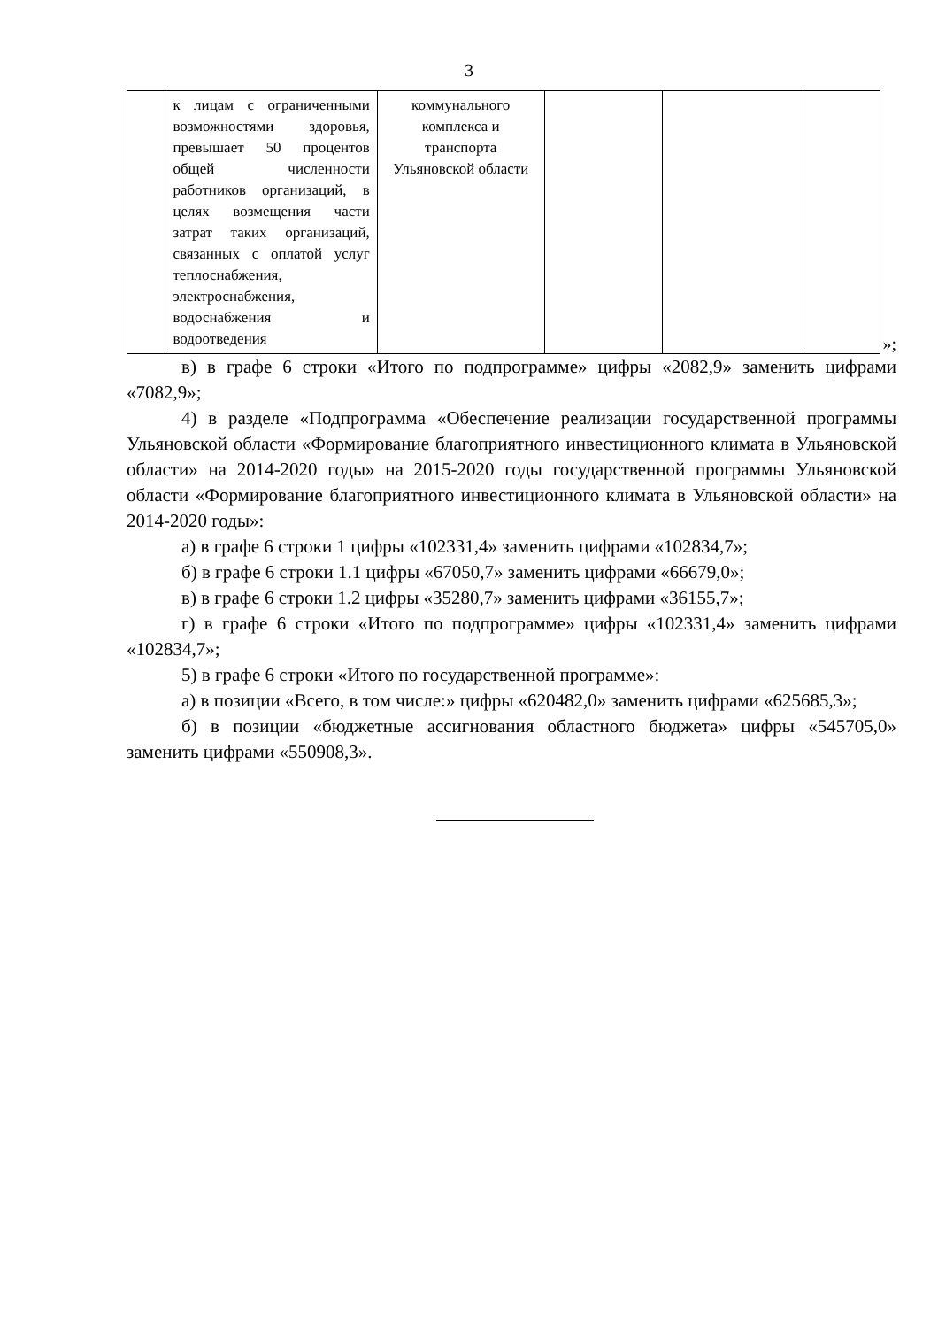3
| | к лицам с ограниченными возможностями здоровья, превышает 50 процентов общей численности работников организаций, в целях возмещения части затрат таких организаций, связанных с оплатой услуг теплоснабжения, электроснабжения, водоснабжения и водоотведения | коммунального комплекса и транспорта Ульяновской области | | | |
»;
в) в графе 6 строки «Итого по подпрограмме» цифры «2082,9» заменить цифрами «7082,9»;
4) в разделе «Подпрограмма «Обеспечение реализации государственной программы Ульяновской области «Формирование благоприятного инвестиционного климата в Ульяновской области» на 2014-2020 годы» на 2015-2020 годы государственной программы Ульяновской области «Формирование благоприятного инвестиционного климата в Ульяновской области» на 2014-2020 годы»:
а) в графе 6 строки 1 цифры «102331,4» заменить цифрами «102834,7»;
б) в графе 6 строки 1.1 цифры «67050,7» заменить цифрами «66679,0»;
в) в графе 6 строки 1.2 цифры «35280,7» заменить цифрами «36155,7»;
г) в графе 6 строки «Итого по подпрограмме» цифры «102331,4» заменить цифрами «102834,7»;
5) в графе 6 строки «Итого по государственной программе»:
а) в позиции «Всего, в том числе:» цифры «620482,0» заменить цифрами «625685,3»;
б) в позиции «бюджетные ассигнования областного бюджета» цифры «545705,0» заменить цифрами «550908,3».